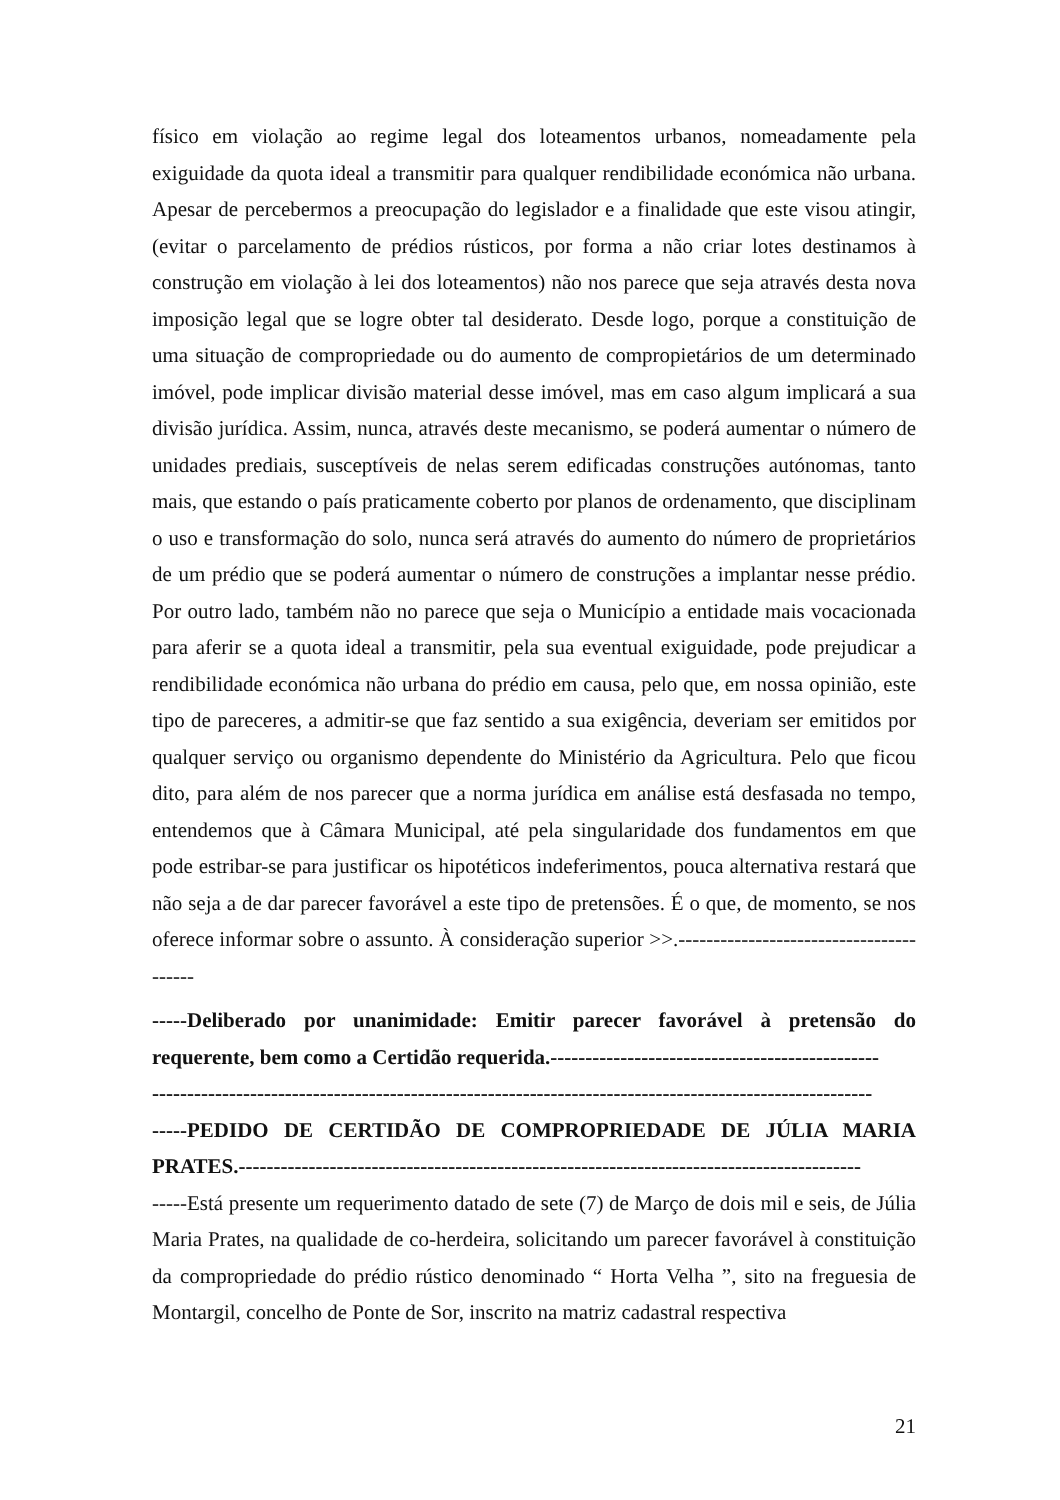físico em violação ao regime legal dos loteamentos urbanos, nomeadamente pela exiguidade da quota ideal a transmitir para qualquer rendibilidade económica não urbana. Apesar de percebermos a preocupação do legislador e a finalidade que este visou atingir, (evitar o parcelamento de prédios rústicos, por forma a não criar lotes destinamos à construção em violação à lei dos loteamentos) não nos parece que seja através desta nova imposição legal que se logre obter tal desiderato. Desde logo, porque a constituição de uma situação de compropriedade ou do aumento de compropietários de um determinado imóvel, pode implicar divisão material desse imóvel, mas em caso algum implicará a sua divisão jurídica. Assim, nunca, através deste mecanismo, se poderá aumentar o número de unidades prediais, susceptíveis de nelas serem edificadas construções autónomas, tanto mais, que estando o país praticamente coberto por planos de ordenamento, que disciplinam o uso e transformação do solo, nunca será através do aumento do número de proprietários de um prédio que se poderá aumentar o número de construções a implantar nesse prédio. Por outro lado, também não no parece que seja o Município a entidade mais vocacionada para aferir se a quota ideal a transmitir, pela sua eventual exiguidade, pode prejudicar a rendibilidade económica não urbana do prédio em causa, pelo que, em nossa opinião, este tipo de pareceres, a admitir-se que faz sentido a sua exigência, deveriam ser emitidos por qualquer serviço ou organismo dependente do Ministério da Agricultura. Pelo que ficou dito, para além de nos parecer que a norma jurídica em análise está desfasada no tempo, entendemos que à Câmara Municipal, até pela singularidade dos fundamentos em que pode estribar-se para justificar os hipotéticos indeferimentos, pouca alternativa restará que não seja a de dar parecer favorável a este tipo de pretensões. É o que, de momento, se nos oferece informar sobre o assunto. À consideração superior >>.----------------------------------------
-----Deliberado por unanimidade: Emitir parecer favorável à pretensão do requerente, bem como a Certidão requerida.-----------------------------------------------
-------------------------------------------------------------------------------------------------------
-----PEDIDO DE CERTIDÃO DE COMPROPRIEDADE DE JÚLIA MARIA PRATES.-----------------------------------------------------------------------------------------
-----Está presente um requerimento datado de sete (7) de Março de dois mil e seis, de Júlia Maria Prates, na qualidade de co-herdeira, solicitando um parecer favorável à constituição da compropriedade do prédio rústico denominado “ Horta Velha ”, sito na freguesia de Montargil, concelho de Ponte de Sor, inscrito na matriz cadastral respectiva
21